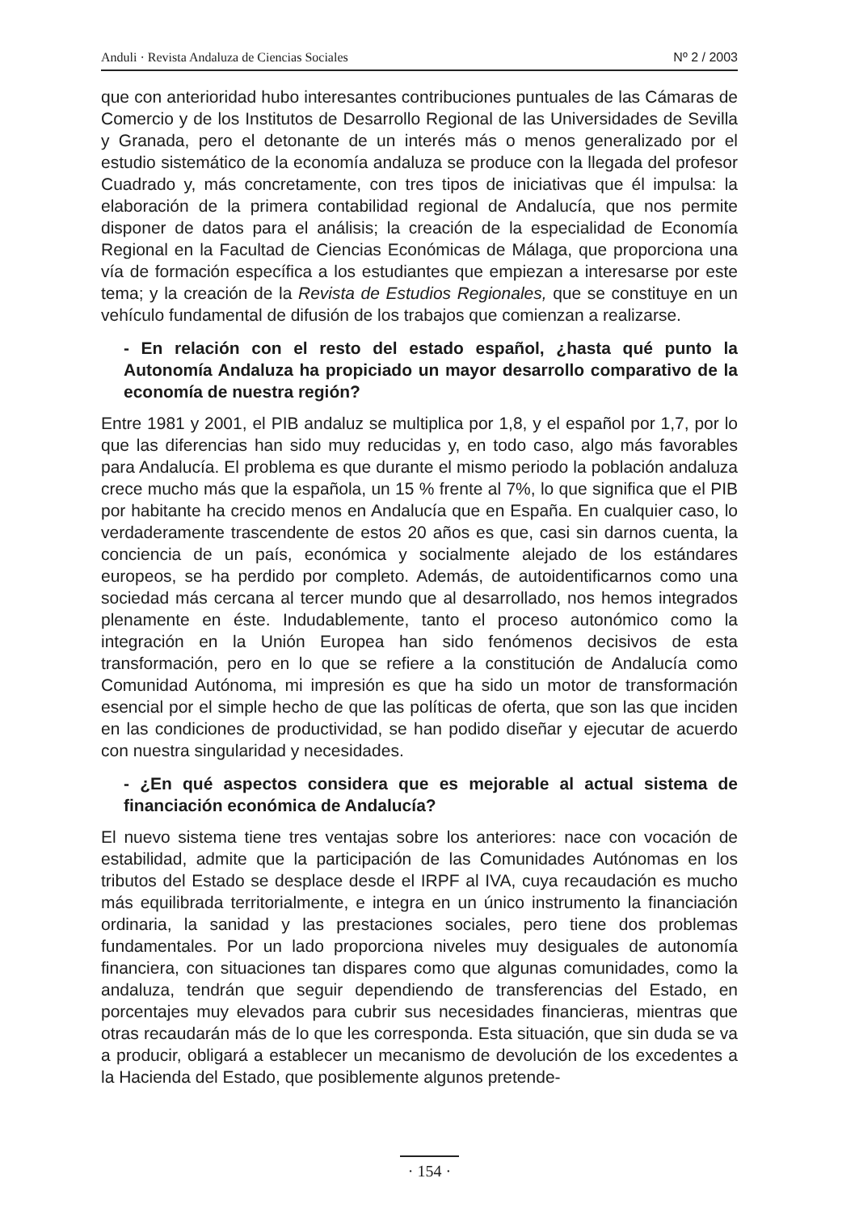Anduli · Revista Andaluza de Ciencias Sociales Nº 2 / 2003
que con anterioridad hubo interesantes contribuciones puntuales de las Cámaras de Comercio y de los Institutos de Desarrollo Regional de las Universidades de Sevilla y Granada, pero el detonante de un interés más o menos generalizado por el estudio sistemático de la economía andaluza se produce con la llegada del profesor Cuadrado y, más concretamente, con tres tipos de iniciativas que él impulsa: la elaboración de la primera contabilidad regional de Andalucía, que nos permite disponer de datos para el análisis; la creación de la especialidad de Economía Regional en la Facultad de Ciencias Económicas de Málaga, que proporciona una vía de formación específica a los estudiantes que empiezan a interesarse por este tema; y la creación de la Revista de Estudios Regionales, que se constituye en un vehículo fundamental de difusión de los trabajos que comienzan a realizarse.
- En relación con el resto del estado español, ¿hasta qué punto la Autonomía Andaluza ha propiciado un mayor desarrollo comparativo de la economía de nuestra región?
Entre 1981 y 2001, el PIB andaluz se multiplica por 1,8, y el español por 1,7, por lo que las diferencias han sido muy reducidas y, en todo caso, algo más favorables para Andalucía. El problema es que durante el mismo periodo la población andaluza crece mucho más que la española, un 15 % frente al 7%, lo que significa que el PIB por habitante ha crecido menos en Andalucía que en España. En cualquier caso, lo verdaderamente trascendente de estos 20 años es que, casi sin darnos cuenta, la conciencia de un país, económica y socialmente alejado de los estándares europeos, se ha perdido por completo. Además, de autoidentificarnos como una sociedad más cercana al tercer mundo que al desarrollado, nos hemos integrados plenamente en éste. Indudablemente, tanto el proceso autonómico como la integración en la Unión Europea han sido fenómenos decisivos de esta transformación, pero en lo que se refiere a la constitución de Andalucía como Comunidad Autónoma, mi impresión es que ha sido un motor de transformación esencial por el simple hecho de que las políticas de oferta, que son las que inciden en las condiciones de productividad, se han podido diseñar y ejecutar de acuerdo con nuestra singularidad y necesidades.
- ¿En qué aspectos considera que es mejorable al actual sistema de financiación económica de Andalucía?
El nuevo sistema tiene tres ventajas sobre los anteriores: nace con vocación de estabilidad, admite que la participación de las Comunidades Autónomas en los tributos del Estado se desplace desde el IRPF al IVA, cuya recaudación es mucho más equilibrada territorialmente, e integra en un único instrumento la financiación ordinaria, la sanidad y las prestaciones sociales, pero tiene dos problemas fundamentales. Por un lado proporciona niveles muy desiguales de autonomía financiera, con situaciones tan dispares como que algunas comunidades, como la andaluza, tendrán que seguir dependiendo de transferencias del Estado, en porcentajes muy elevados para cubrir sus necesidades financieras, mientras que otras recaudarán más de lo que les corresponda. Esta situación, que sin duda se va a producir, obligará a establecer un mecanismo de devolución de los excedentes a la Hacienda del Estado, que posiblemente algunos pretende-
· 154 ·